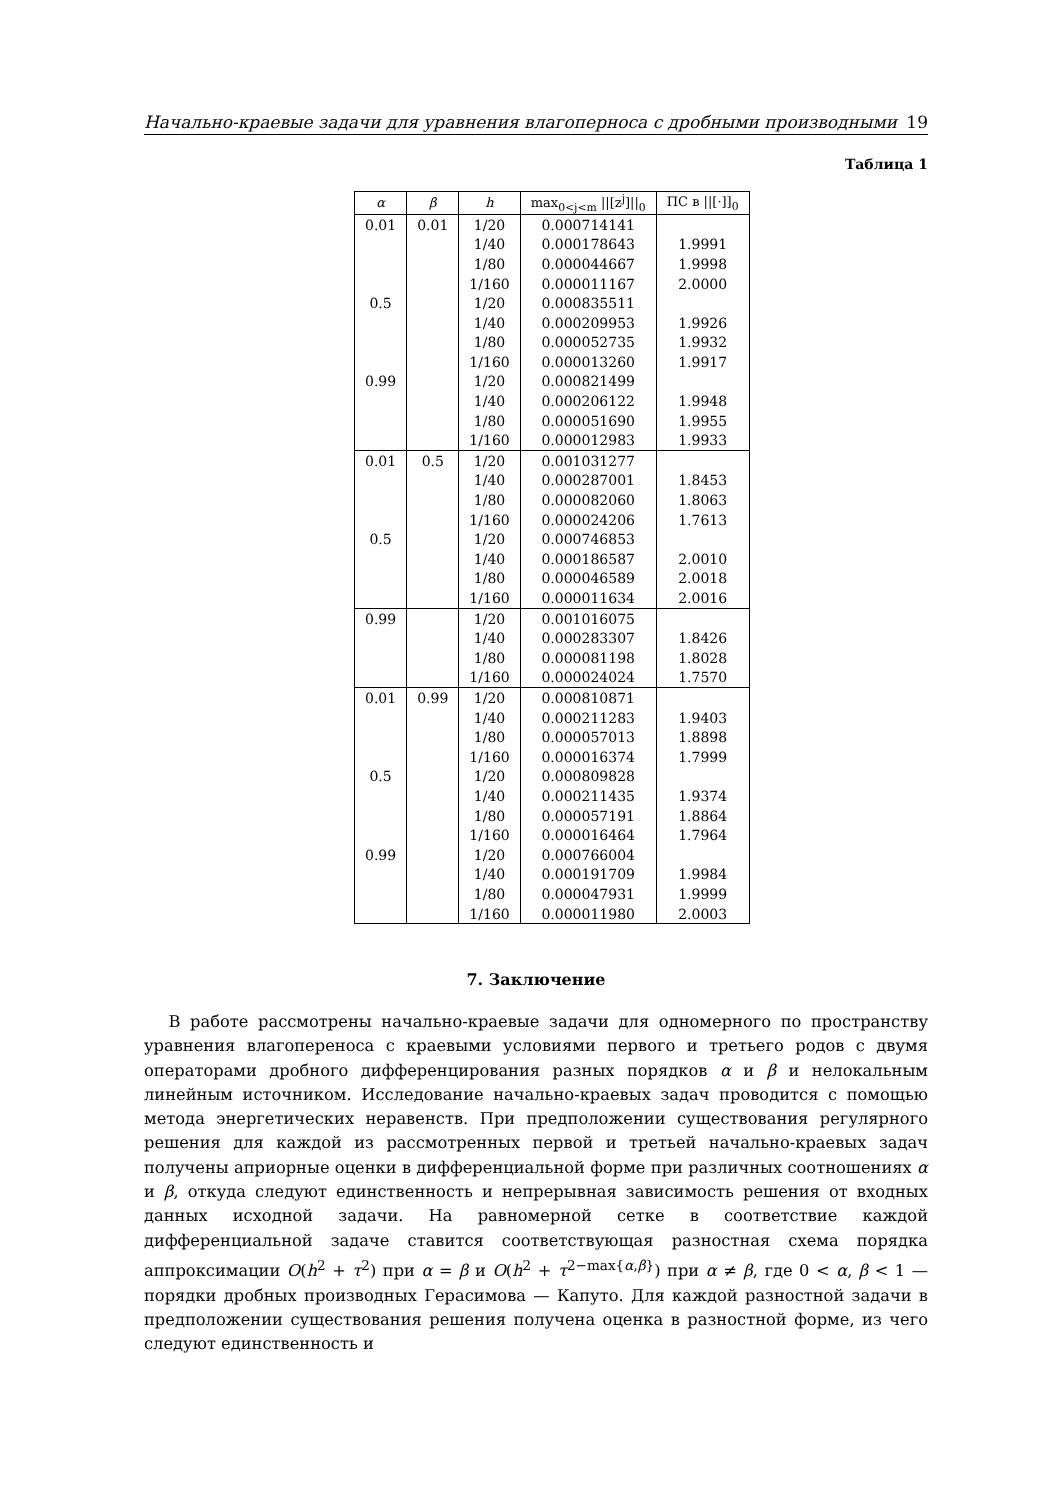Начально-краевые задачи для уравнения влагоперноса с дробными производными 19
Таблица 1
| α | β | h | max<sub>0<j<m</sub> //[z<sup>j</sup>]//<sub>0</sub> | ПС в //[·]]<sub>0</sub> |
| --- | --- | --- | --- | --- |
| 0.01 | 0.01 | 1/20 | 0.000714141 | |
| | | 1/40 | 0.000178643 | 1.9991 |
| | | 1/80 | 0.000044667 | 1.9998 |
| | | 1/160 | 0.000011167 | 2.0000 |
| 0.5 | | 1/20 | 0.000835511 | |
| | | 1/40 | 0.000209953 | 1.9926 |
| | | 1/80 | 0.000052735 | 1.9932 |
| | | 1/160 | 0.000013260 | 1.9917 |
| 0.99 | | 1/20 | 0.000821499 | |
| | | 1/40 | 0.000206122 | 1.9948 |
| | | 1/80 | 0.000051690 | 1.9955 |
| | | 1/160 | 0.000012983 | 1.9933 |
| 0.01 | 0.5 | 1/20 | 0.001031277 | |
| | | 1/40 | 0.000287001 | 1.8453 |
| | | 1/80 | 0.000082060 | 1.8063 |
| | | 1/160 | 0.000024206 | 1.7613 |
| 0.5 | | 1/20 | 0.000746853 | |
| | | 1/40 | 0.000186587 | 2.0010 |
| | | 1/80 | 0.000046589 | 2.0018 |
| | | 1/160 | 0.000011634 | 2.0016 |
| 0.99 | | 1/20 | 0.001016075 | |
| | | 1/40 | 0.000283307 | 1.8426 |
| | | 1/80 | 0.000081198 | 1.8028 |
| | | 1/160 | 0.000024024 | 1.7570 |
| 0.01 | 0.99 | 1/20 | 0.000810871 | |
| | | 1/40 | 0.000211283 | 1.9403 |
| | | 1/80 | 0.000057013 | 1.8898 |
| | | 1/160 | 0.000016374 | 1.7999 |
| 0.5 | | 1/20 | 0.000809828 | |
| | | 1/40 | 0.000211435 | 1.9374 |
| | | 1/80 | 0.000057191 | 1.8864 |
| | | 1/160 | 0.000016464 | 1.7964 |
| 0.99 | | 1/20 | 0.000766004 | |
| | | 1/40 | 0.000191709 | 1.9984 |
| | | 1/80 | 0.000047931 | 1.9999 |
| | | 1/160 | 0.000011980 | 2.0003 |
7. Заключение
  В работе рассмотрены начально-краевые задачи для одномерного по пространству уравнения влагопереноса с краевыми условиями первого и третьего родов с двумя операторами дробного дифференцирования разных порядков α и β и нелокальным линейным источником. Исследование начально-краевых задач проводится с помощью метода энергетических неравенств. При предположении существования регулярного решения для каждой из рассмотренных первой и третьей начально-краевых задач получены априорные оценки в дифференциальной форме при различных соотношениях α и β, откуда следуют единственность и непрерывная зависимость решения от входных данных исходной задачи. На равномерной сетке в соответствие каждой дифференциальной задаче ставится соответствующая разностная схема порядка аппроксимации O(h<sup>2</sup> + τ<sup>2</sup>) при α = β и O(h<sup>2</sup> + τ<sup>2−max{α,β}</sup>) при α ≠ β, где 0 < α, β < 1 — порядки дробных производных Герасимова — Капуто. Для каждой разностной задачи в предположении существования решения получена оценка в разностной форме, из чего следуют единственность и